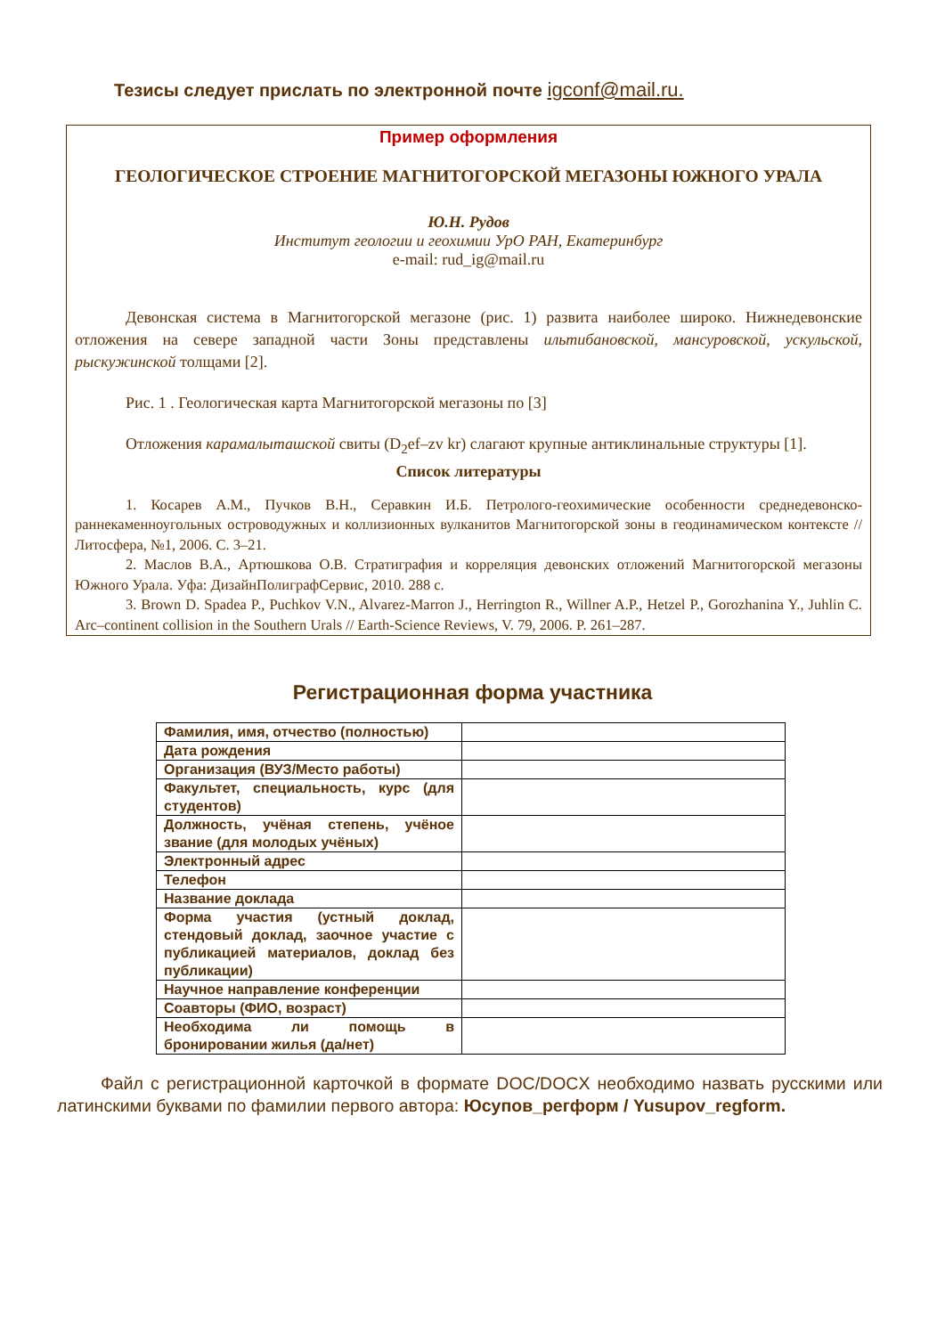Тезисы следует прислать по электронной почте igconf@mail.ru.
Пример оформления
ГЕОЛОГИЧЕСКОЕ СТРОЕНИЕ МАГНИТОГОРСКОЙ МЕГАЗОНЫ ЮЖНОГО УРАЛА
Ю.Н. Рудов
Институт геологии и геохимии УрО РАН, Екатеринбург
e-mail: rud_ig@mail.ru
Девонская система в Магнитогорской мегазоне (рис. 1) развита наиболее широко. Нижнедевонские отложения на севере западной части Зоны представлены ильтибановской, мансуровской, ускульской, рыскужинской толщами [2].
Рис. 1 . Геологическая карта Магнитогорской мегазоны по [3]
Отложения карамалыташской свиты (D<sub>2</sub>ef–zv kr) слагают крупные антиклинальные структуры [1].
Список литературы
1. Косарев А.М., Пучков В.Н., Серавкин И.Б. Петролого-геохимические особенности среднедевонско-раннекаменноугольных островодужных и коллизионных вулканитов Магнитогорской зоны в геодинамическом контексте // Литосфера, №1, 2006. С. 3–21.
2. Маслов В.А., Артюшкова О.В. Стратиграфия и корреляция девонских отложений Магнитогорской мегазоны Южного Урала. Уфа: ДизайнПолиграфСервис, 2010. 288 с.
3. Brown D. Spadea P., Puchkov V.N., Alvarez-Marron J., Herrington R., Willner A.P., Hetzel P., Gorozhanina Y., Juhlin C. Arc–continent collision in the Southern Urals // Earth-Science Reviews, V. 79, 2006. P. 261–287.
Регистрационная форма участника
| Фамилия, имя, отчество (полностью) | |
| Дата рождения | |
| Организация (ВУЗ/Место работы) | |
| Факультет, специальность, курс (для студентов) | |
| Должность, учёная степень, учёное звание (для молодых учёных) | |
| Электронный адрес | |
| Телефон | |
| Название доклада | |
| Форма участия (устный доклад, стендовый доклад, заочное участие с публикацией материалов, доклад без публикации) | |
| Научное направление конференции | |
| Соавторы (ФИО, возраст) | |
| Необходима ли помощь в бронировании жилья (да/нет) | |
Файл с регистрационной карточкой в формате DOC/DOCX необходимо назвать русскими или латинскими буквами по фамилии первого автора: Юсупов_регформ / Yusupov_regform.